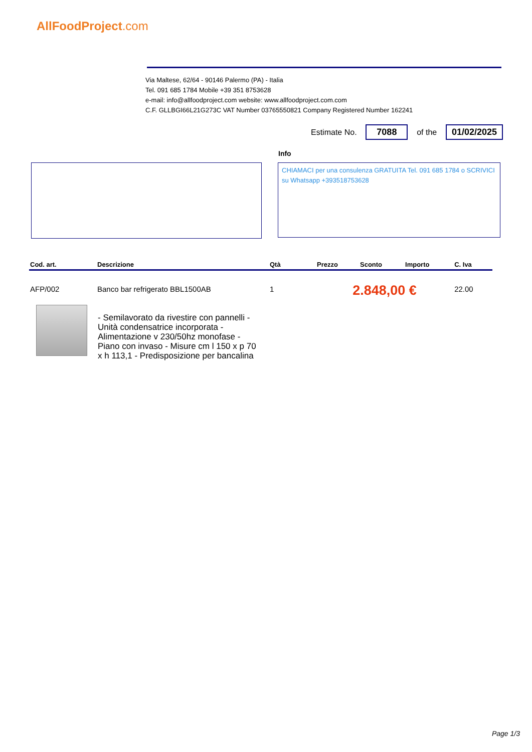AllFoodProject.com
Via Maltese, 62/64 - 90146 Palermo (PA) - Italia
Tel. 091 685 1784 Mobile +39 351 8753628
e-mail: info@allfoodproject.com website: www.allfoodproject.com.com
C.F. GLLBGI66L21G273C VAT Number 03765550821 Company Registered Number 162241
Estimate No.
7088
of the
01/02/2025
Info
CHIAMACI per una consulenza GRATUITA Tel. 091 685 1784 o SCRIVICI su Whatsapp +393518753628
| Cod. art. | Descrizione | Qtà | Prezzo | Sconto | Importo | C. Iva |
| --- | --- | --- | --- | --- | --- | --- |
| AFP/002 | Banco bar refrigerato BBL1500AB | 1 | 2.848,00 € | | | 22.00 |
- Semilavorato da rivestire con pannelli - Unità condensatrice incorporata - Alimentazione v 230/50hz monofase - Piano con invaso - Misure cm l 150 x p 70 x h 113,1 - Predisposizione per bancalina
Page 1/3